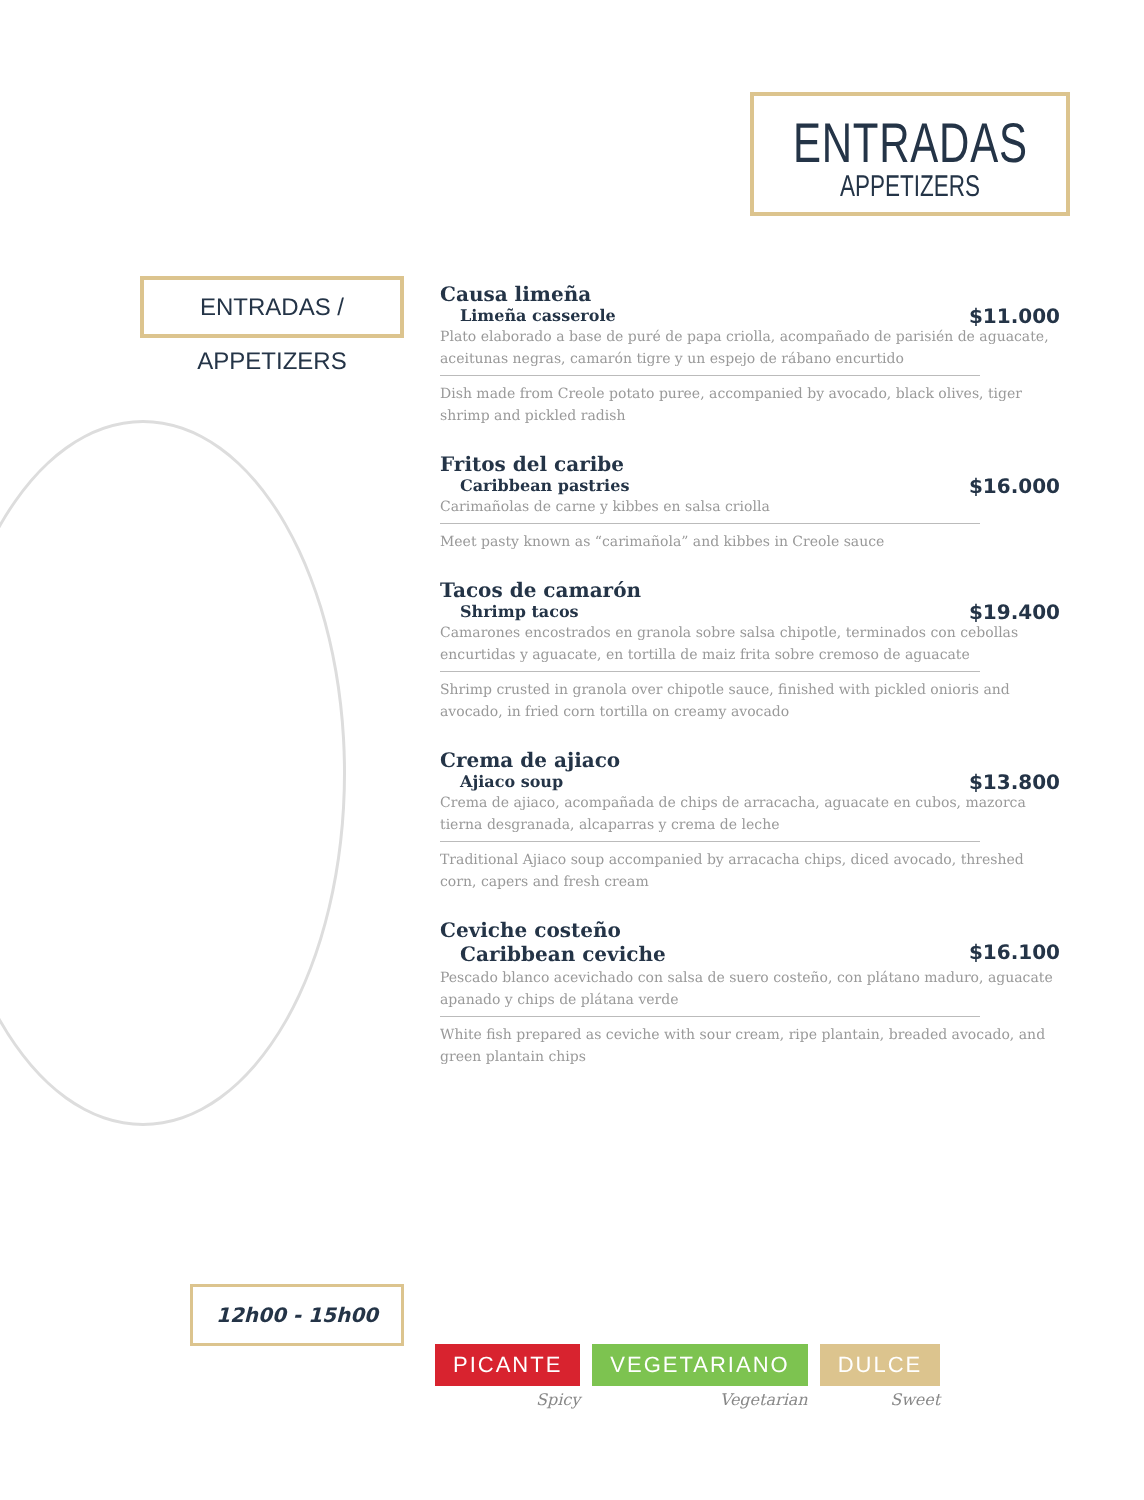ENTRADAS
APPETIZERS
ENTRADAS / APPETIZERS
Causa limeña
Limeña casserole
$11.000
Plato elaborado a base de puré de papa criolla, acompañado de parisién de aguacate, aceitunas negras, camarón tigre y un espejo de rábano encurtido
Dish made from Creole potato puree, accompanied by avocado, black olives, tiger shrimp and pickled radish
Fritos del caribe
Caribbean pastries
$16.000
Carimañolas de carne y kibbes en salsa criolla
Meet pasty known as “carimañola” and kibbes in Creole sauce
Tacos de camarón
Shrimp tacos
$19.400
Camarones encostrados en granola sobre salsa chipotle, terminados con cebollas encurtidas y aguacate, en tortilla de maiz frita sobre cremoso de aguacate
Shrimp crusted in granola over chipotle sauce, finished with pickled onioris and avocado, in fried corn tortilla on creamy avocado
Crema de ajiaco
Ajiaco soup
$13.800
Crema de ajiaco, acompañada de chips de arracacha, aguacate en cubos, mazorca tierna desgranada, alcaparras y crema de leche
Traditional Ajiaco soup accompanied by arracacha chips, diced avocado, threshed corn, capers and fresh cream
Ceviche costeño
Caribbean ceviche
$16.100
Pescado blanco acevichado con salsa de suero costeño, con plátano maduro, aguacate apanado y chips de plátana verde
White fish prepared as ceviche with sour cream, ripe plantain, breaded avocado, and green plantain chips
12h00 - 15h00
PICANTE
Spicy
VEGETARIANO
Vegetarian
DULCE
Sweet